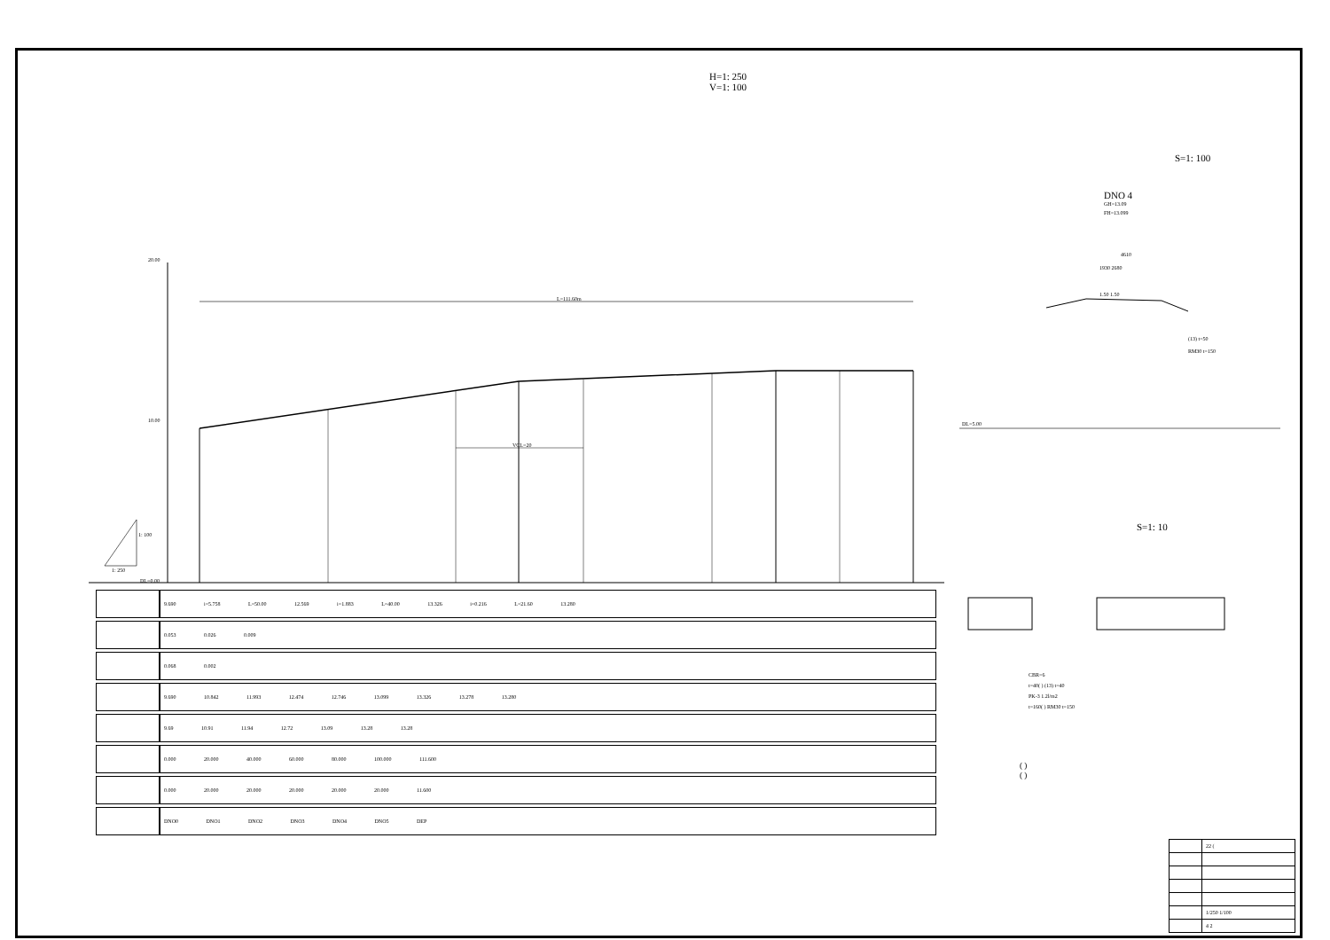H=1: 250
V=1: 100
S=1: 100
DNO 4
GH=13.09
FH=13.099
20.00
10.00
DL=0.00
1: 250
1: 100
L=111.60m
VCL=20
DL=5.00
4610
1930 2680
1.50 1.50
(13) t=50
RM30 t=150
S=1: 10
CBR=6
t=40( ) (13) t=40
PK-3 1.2l/m2
t=160( ) RM30 t=150
| | 9.690 i=5.758 L=50.00 12.569 i=1.883 L=40.00 13.326 i=0.216 L=21.60 13.280 |
| | 0.053 0.026 0.009 |
| | 0.068 0.002 |
| | 9.690 10.842 11.993 12.474 12.746 13.099 13.326 13.278 13.280 |
| | 9.69 10.91 11.94 12.72 13.09 13.28 13.28 |
| | 0.000 20.000 40.000 60.000 80.000 100.000 111.600 |
| | 0.000 20.000 20.000 20.000 20.000 20.000 11.600 |
| | DNO0 DNO1 DNO2 DNO3 DNO4 DNO5 DEP |
( )
( )
| | 22 ( |
| | 1/250 1/100 |
| | 4 2 |